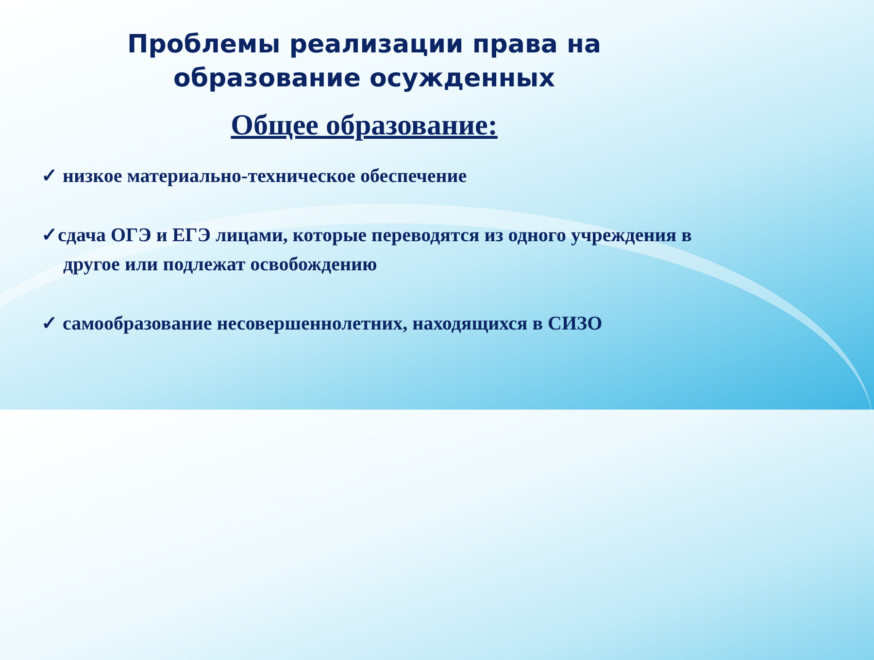Проблемы реализации права на
образование осужденных
Общее образование:
✓ низкое материально-техническое обеспечение
✓сдача ОГЭ и ЕГЭ лицами, которые переводятся из одного учреждения в другое или подлежат освобождению
✓ самообразование несовершеннолетних, находящихся в СИЗО